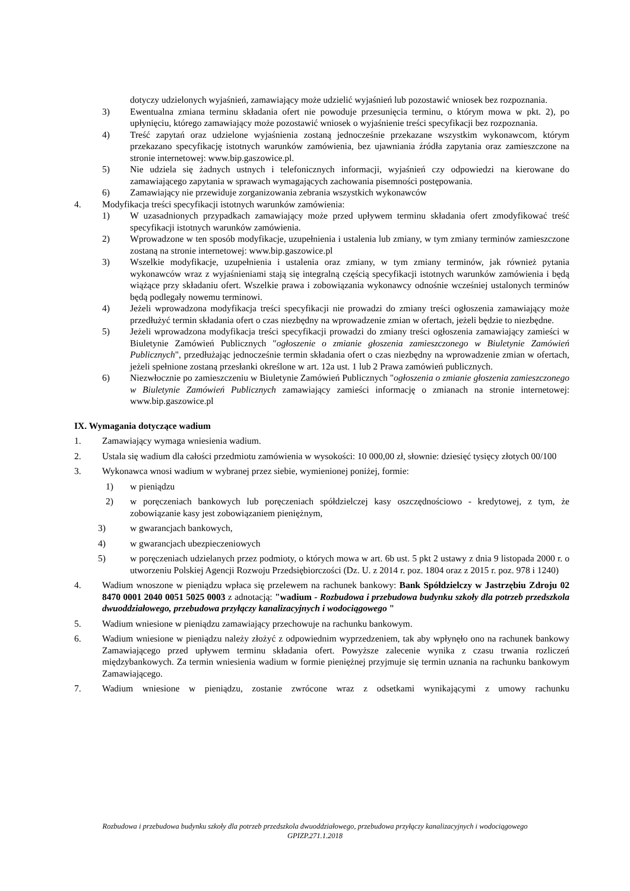dotyczy udzielonych wyjaśnień, zamawiający może udzielić wyjaśnień lub pozostawić wniosek bez rozpoznania.
3) Ewentualna zmiana terminu składania ofert nie powoduje przesunięcia terminu, o którym mowa w pkt. 2), po upłynięciu, którego zamawiający może pozostawić wniosek o wyjaśnienie treści specyfikacji bez rozpoznania.
4) Treść zapytań oraz udzielone wyjaśnienia zostaną jednocześnie przekazane wszystkim wykonawcom, którym przekazano specyfikację istotnych warunków zamówienia, bez ujawniania źródła zapytania oraz zamieszczone na stronie internetowej: www.bip.gaszowice.pl.
5) Nie udziela się żadnych ustnych i telefonicznych informacji, wyjaśnień czy odpowiedzi na kierowane do zamawiającego zapytania w sprawach wymagających zachowania pisemności postępowania.
6) Zamawiający nie przewiduje zorganizowania zebrania wszystkich wykonawców
4. Modyfikacja treści specyfikacji istotnych warunków zamówienia:
1) W uzasadnionych przypadkach zamawiający może przed upływem terminu składania ofert zmodyfikować treść specyfikacji istotnych warunków zamówienia.
2) Wprowadzone w ten sposób modyfikacje, uzupełnienia i ustalenia lub zmiany, w tym zmiany terminów zamieszczone zostaną na stronie internetowej: www.bip.gaszowice.pl
3) Wszelkie modyfikacje, uzupełnienia i ustalenia oraz zmiany, w tym zmiany terminów, jak również pytania wykonawców wraz z wyjaśnieniami stają się integralną częścią specyfikacji istotnych warunków zamówienia i będą wiążące przy składaniu ofert. Wszelkie prawa i zobowiązania wykonawcy odnośnie wcześniej ustalonych terminów będą podlegały nowemu terminowi.
4) Jeżeli wprowadzona modyfikacja treści specyfikacji nie prowadzi do zmiany treści ogłoszenia zamawiający może przedłużyć termin składania ofert o czas niezbędny na wprowadzenie zmian w ofertach, jeżeli będzie to niezbędne.
5) Jeżeli wprowadzona modyfikacja treści specyfikacji prowadzi do zmiany treści ogłoszenia zamawiający zamieści w Biuletynie Zamówień Publicznych "ogłoszenie o zmianie głoszenia zamieszczonego w Biuletynie Zamówień Publicznych", przedłużając jednocześnie termin składania ofert o czas niezbędny na wprowadzenie zmian w ofertach, jeżeli spełnione zostaną przesłanki określone w art. 12a ust. 1 lub 2 Prawa zamówień publicznych.
6) Niezwłocznie po zamieszczeniu w Biuletynie Zamówień Publicznych "ogłoszenia o zmianie głoszenia zamieszczonego w Biuletynie Zamówień Publicznych zamawiający zamieści informację o zmianach na stronie internetowej: www.bip.gaszowice.pl
IX. Wymagania dotyczące wadium
1. Zamawiający wymaga wniesienia wadium.
2. Ustala się wadium dla całości przedmiotu zamówienia w wysokości: 10 000,00 zł, słownie: dziesięć tysięcy złotych 00/100
3. Wykonawca wnosi wadium w wybranej przez siebie, wymienionej poniżej, formie:
1) w pieniądzu
2) w poręczeniach bankowych lub poręczeniach spółdzielczej kasy oszczędnościowo - kredytowej, z tym, że zobowiązanie kasy jest zobowiązaniem pieniężnym,
3) w gwarancjach bankowych,
4) w gwarancjach ubezpieczeniowych
5) w poręczeniach udzielanych przez podmioty, o których mowa w art. 6b ust. 5 pkt 2 ustawy z dnia 9 listopada 2000 r. o utworzeniu Polskiej Agencji Rozwoju Przedsiębiorczości (Dz. U. z 2014 r. poz. 1804 oraz z 2015 r. poz. 978 i 1240)
4. Wadium wnoszone w pieniądzu wpłaca się przelewem na rachunek bankowy: Bank Spółdzielczy w Jastrzębiu Zdroju 02 8470 0001 2040 0051 5025 0003 z adnotacją: "wadium - Rozbudowa i przebudowa budynku szkoły dla potrzeb przedszkola dwuoddziałowego, przebudowa przyłączy kanalizacyjnych i wodociągowego "
5. Wadium wniesione w pieniądzu zamawiający przechowuje na rachunku bankowym.
6. Wadium wniesione w pieniądzu należy złożyć z odpowiednim wyprzedzeniem, tak aby wpłynęło ono na rachunek bankowy Zamawiającego przed upływem terminu składania ofert. Powyższe zalecenie wynika z czasu trwania rozliczeń międzybankowych. Za termin wniesienia wadium w formie pieniężnej przyjmuje się termin uznania na rachunku bankowym Zamawiającego.
7. Wadium wniesione w pieniądzu, zostanie zwrócone wraz z odsetkami wynikającymi z umowy rachunku
Rozbudowa i przebudowa budynku szkoły dla potrzeb przedszkola dwuoddziałowego, przebudowa przyłączy kanalizacyjnych i wodociągowego
GPIZP.271.1.2018